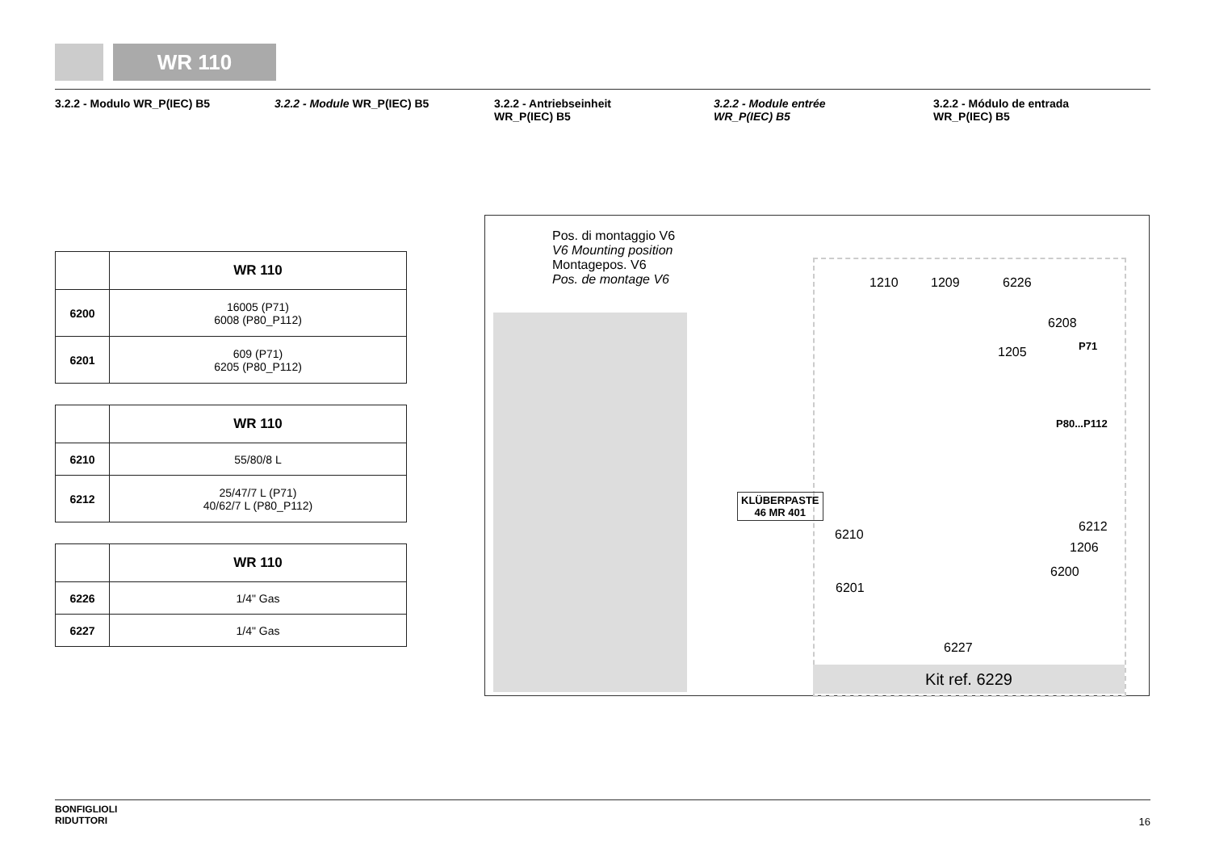WR 110
3.2.2 - Modulo WR_P(IEC) B5 3.2.2 - Module WR_P(IEC) B5 3.2.2 - Antriebseinheit
WR_P(IEC) B5
3.2.2 - Module entrée
WR_P(IEC) B5
3.2.2 - Módulo de entrada
WR_P(IEC) B5
| | WR 110 |
| 6200 | 16005 (P71) 6008 (P80_P112) |
| 6201 | 609 (P71) 6205 (P80_P112) |
| | WR 110 |
| 6210 | 55/80/8 L |
| 6212 | 25/47/7 L (P71) 40/62/7 L (P80_P112) |
| | WR 110 |
| 6226 | 1/4" Gas |
| 6227 | 1/4" Gas |
Pos. di montaggio V6
V6 Mounting position
Montagepos. V6
Pos. de montage V6
1210 1209 6226
6208
P71 1205
P80...P112
KLÜBERPASTE
46 MR 401
6212
1206
6210
6200
6201
6227
Kit ref. 6229
BONFIGLIOLI
RIDUTTORI
16